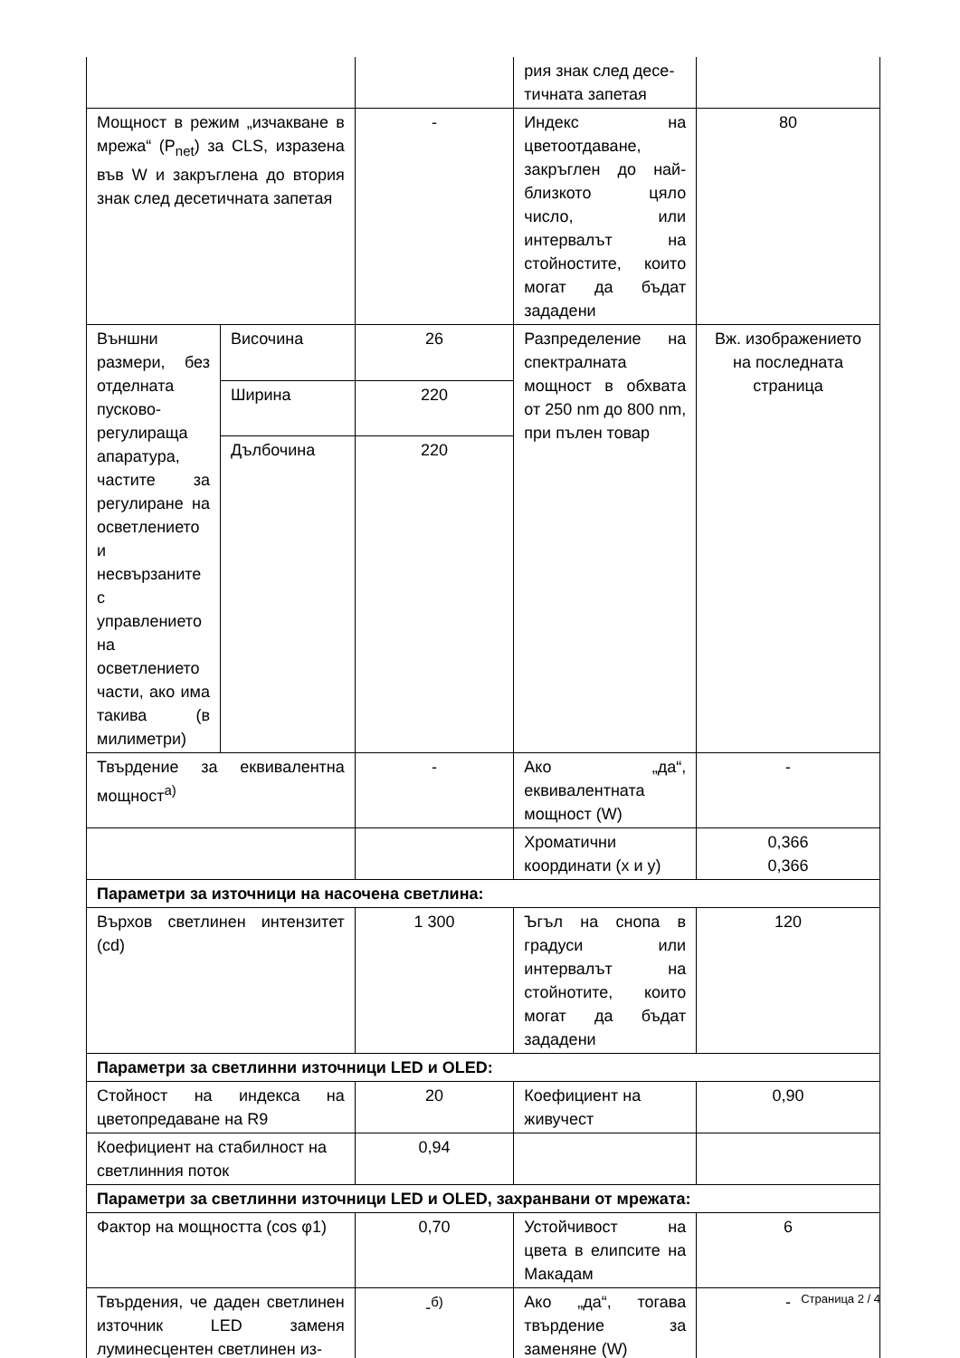| | | | рия знак след десе-тичната запетая | |
| Мощност в режим „изчакване в мрежа“ (P<sub>net</sub>) за CLS, изразена във W и закръглена до втория знак след десетичната запетая | | - | Индекс на цветоотдаване, закръглен до най-близкото цяло число, или интервалът на стойностите, които могат да бъдат зададени | 80 |
| Външни размери, без отделната пусково-регулираща апаратура, частите за регулиране на осветлението и несвързаните с управлението на осветлението части, ако има такива (в милиметри) | Височина | 26 | Разпределение на спектралната мощност в обхвата от 250 nm до 800 nm, при пълен товар | Вж. изображението на последната страница |
| | Ширина | 220 | | |
| | Дълбочина | 220 | | |
| Твърдение за еквивалентна мощност<sup>а)</sup> | | - | Ако „да“, еквивалентната мощност (W) | - |
| | | | Хроматични координати (x и y) | 0,366 0,366 |
| Параметри за източници на насочена светлина: | | | | |
| Върхов светлинен интензитет (cd) | | 1 300 | Ъгъл на снопа в градуси или интервалът на стойнотите, които могат да бъдат зададени | 120 |
| Параметри за светлинни източници LED и OLED: | | | | |
| Стойност на индекса на цветопредаване на R9 | | 20 | Коефициент на живучест | 0,90 |
| Коефициент на стабилност на светлинния поток | | 0,94 | | |
| Параметри за светлинни източници LED и OLED, захранвани от мрежата: | | | | |
| Фактор на мощността (cos φ1) | | 0,70 | Устойчивост на цвета в елипсите на Макадам | 6 |
| Твърдения, че даден светлинен източник LED заменя луминесцентен светлинен из- | | -<sup>б)</sup> | Ако „да“, тогава твърдение за заменяне (W) | - |
Страница 2 / 4